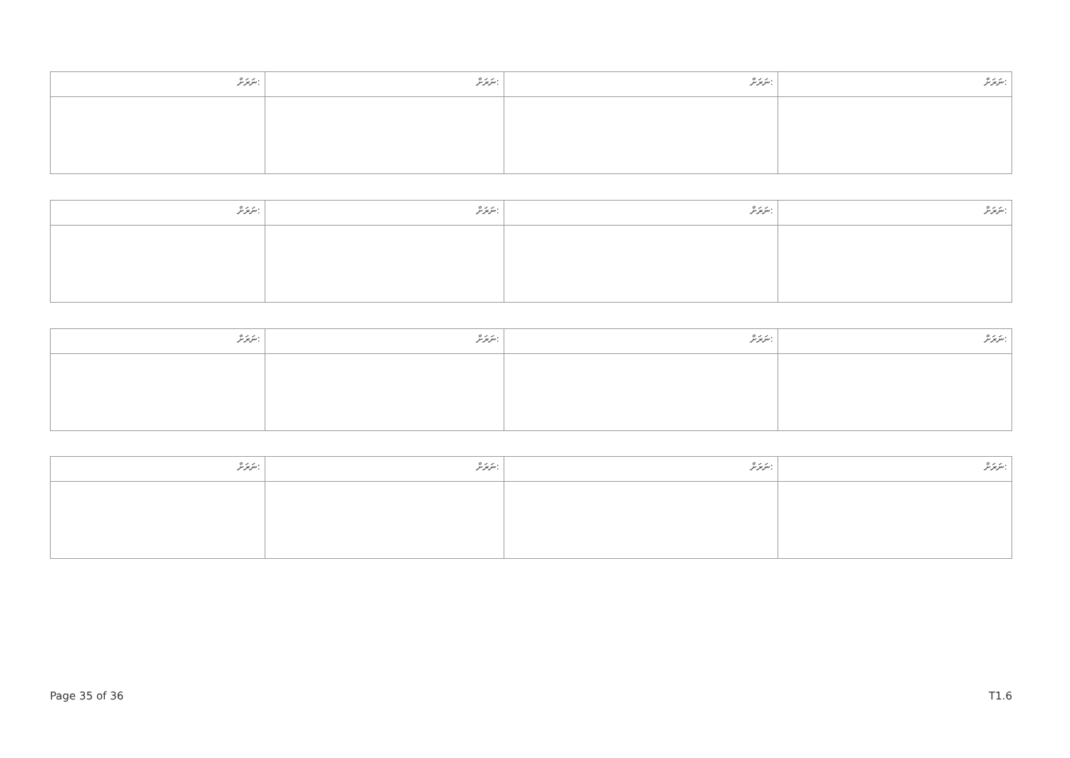| ނަރަށް: | ނަރަށް: | ނަރަށް: | ނަރަށް: |
| ނަރަށް: | ނަރަށް: | ނަރަށް: | ނަރަށް: |
| ނަރަށް: | ނަރަށް: | ނަރަށް: | ނަރަށް: |
| ނަރަށް: | ނަރަށް: | ނަރަށް: | ނަރަށް: |
Page 35 of 36 T1.6